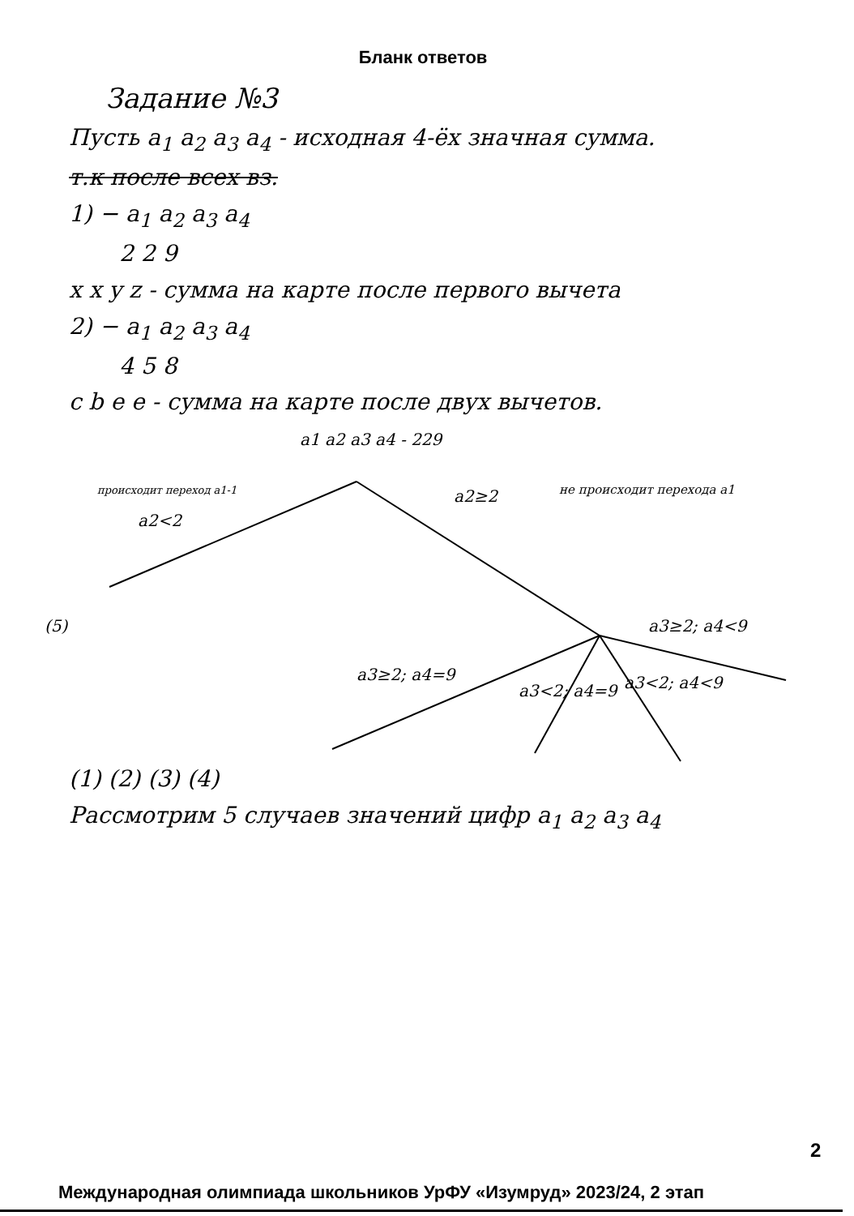Бланк ответов
Задание №3
Пусть a<sub>1</sub> a<sub>2</sub> a<sub>3</sub> a<sub>4</sub> - исходная 4-ёх значная сумма.
т.к после всех вз.
1) − a<sub>1</sub> a<sub>2</sub> a<sub>3</sub> a<sub>4</sub>
2 2 9
x x y z - сумма на карте после первого вычета
2) − a<sub>1</sub> a<sub>2</sub> a<sub>3</sub> a<sub>4</sub>
4 5 8
c b e e - сумма на карте после двух вычетов.
a1 a2 a3 a4 - 229
происходит переход a1-1
a2<2
a2≥2
не происходит перехода a1
(5)
a3≥2; a4=9
a3<2; a4=9
a3<2; a4<9
a3≥2; a4<9
.
(1) (2) (3) (4)
Рассмотрим 5 случаев значений цифр a<sub>1</sub> a<sub>2</sub> a<sub>3</sub> a<sub>4</sub>
2
Международная олимпиада школьников УрФУ «Изумруд» 2023/24, 2 этап